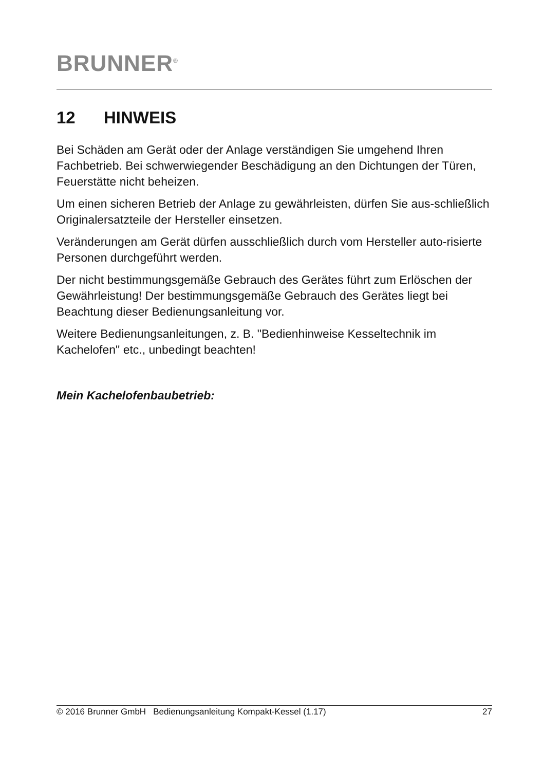BRUNNER<sup>®</sup>
12 HINWEIS
Bei Schäden am Gerät oder der Anlage verständigen Sie umgehend Ihren Fachbetrieb. Bei schwerwiegender Beschädigung an den Dichtungen der Türen, Feuerstätte nicht beheizen.
Um einen sicheren Betrieb der Anlage zu gewährleisten, dürfen Sie aus-schließlich Originalersatzteile der Hersteller einsetzen.
Veränderungen am Gerät dürfen ausschließlich durch vom Hersteller auto-risierte Personen durchgeführt werden.
Der nicht bestimmungsgemäße Gebrauch des Gerätes führt zum Erlöschen der Gewährleistung! Der bestimmungsgemäße Gebrauch des Gerätes liegt bei Beachtung dieser Bedienungsanleitung vor.
Weitere Bedienungsanleitungen, z. B. "Bedienhinweise Kesseltechnik im Kachelofen" etc., unbedingt beachten!
Mein Kachelofenbaubetrieb:
© 2016 Brunner GmbH Bedienungsanleitung Kompakt-Kessel (1.17) 27